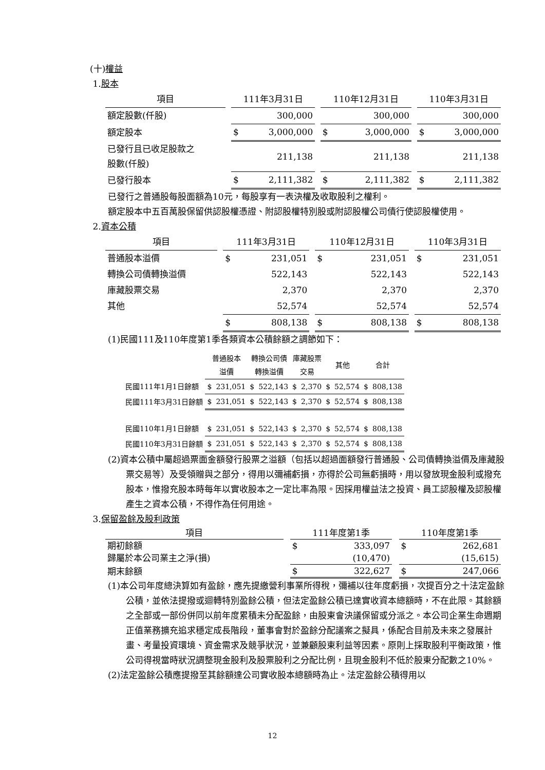(十)權益
1.股本
| 項目 | | 111年3月31日 | | | 110年12月31日 | | | 110年3月31日 | |
| --- | --- | --- | --- | --- | --- | --- | --- | --- | --- |
| 額定股數(仟股) | | | 300,000 | | | 300,000 | | | 300,000 |
| 額定股本 | | $ | 3,000,000 | | $ | 3,000,000 | | $ | 3,000,000 |
| 已發行且已收足股款之 股數(仟股) | | | 211,138 | | | 211,138 | | | 211,138 |
| 已發行股本 | | $ | 2,111,382 | | $ | 2,111,382 | | $ | 2,111,382 |
已發行之普通股每股面額為10元，每股享有一表決權及收取股利之權利。
額定股本中五百萬股保留供認股權憑證、附認股權特別股或附認股權公司債行使認股權使用。
2.資本公積
| 項目 | | 111年3月31日 | | | 110年12月31日 | | | 110年3月31日 | |
| --- | --- | --- | --- | --- | --- | --- | --- | --- | --- |
| 普通股本溢價 | | $ | 231,051 | | $ | 231,051 | | $ | 231,051 |
| 轉換公司債轉換溢價 | | | 522,143 | | | 522,143 | | | 522,143 |
| 庫藏股票交易 | | | 2,370 | | | 2,370 | | | 2,370 |
| 其他 | | | 52,574 | | | 52,574 | | | 52,574 |
| | | $ | 808,138 | | $ | 808,138 | | $ | 808,138 |
(1)民國111及110年度第1季各類資本公積餘額之調節如下：
| | 普通股本 溢價 | | 轉換公司債 轉換溢價 | | 庫藏股票 交易 | | 其他 | | 合計 | |
| --- | --- | --- | --- | --- | --- | --- | --- | --- | --- | --- |
| 民國111年1月1日餘額 | $ | 231,051 | $ | 522,143 | $ | 2,370 | $ | 52,574 | $ | 808,138 |
| 民國111年3月31日餘額 | $ | 231,051 | $ | 522,143 | $ | 2,370 | $ | 52,574 | $ | 808,138 |
| 民國110年1月1日餘額 | $ | 231,051 | $ | 522,143 | $ | 2,370 | $ | 52,574 | $ | 808,138 |
| 民國110年3月31日餘額 | $ | 231,051 | $ | 522,143 | $ | 2,370 | $ | 52,574 | $ | 808,138 |
(2)資本公積中屬超過票面金額發行股票之溢額（包括以超過面額發行普通股、公司債轉換溢價及庫藏股票交易等）及受領贈與之部分，得用以彌補虧損，亦得於公司無虧損時，用以發放現金股利或撥充股本，惟撥充股本時每年以實收股本之一定比率為限。因採用權益法之投資、員工認股權及認股權產生之資本公積，不得作為任何用途。
3.保留盈餘及股利政策
| 項目 | | 111年度第1季 | | | 110年度第1季 | |
| --- | --- | --- | --- | --- | --- | --- |
| 期初餘額 | | $ | 333,097 | | $ | 262,681 |
| 歸屬於本公司業主之淨(損) | | | (10,470) | | | (15,615) |
| 期末餘額 | | $ | 322,627 | | $ | 247,066 |
(1)本公司年度總決算如有盈餘，應先提繳營利事業所得稅，彌補以往年度虧損，次提百分之十法定盈餘公積，並依法提撥或迴轉特別盈餘公積，但法定盈餘公積已達實收資本總額時，不在此限。其餘額之全部或一部份併同以前年度累積未分配盈餘，由股東會決議保留或分派之。本公司企業生命週期正值業務擴充追求穩定成長階段，董事會對於盈餘分配議案之擬具，係配合目前及未來之發展計畫、考量投資環境、資金需求及競爭狀況，並兼顧股東利益等因素。原則上採取股利平衡政策，惟公司得視當時狀況調整現金股利及股票股利之分配比例，且現金股利不低於股東分配數之10%。
(2)法定盈餘公積應提撥至其餘額達公司實收股本總額時為止。法定盈餘公積得用以
12